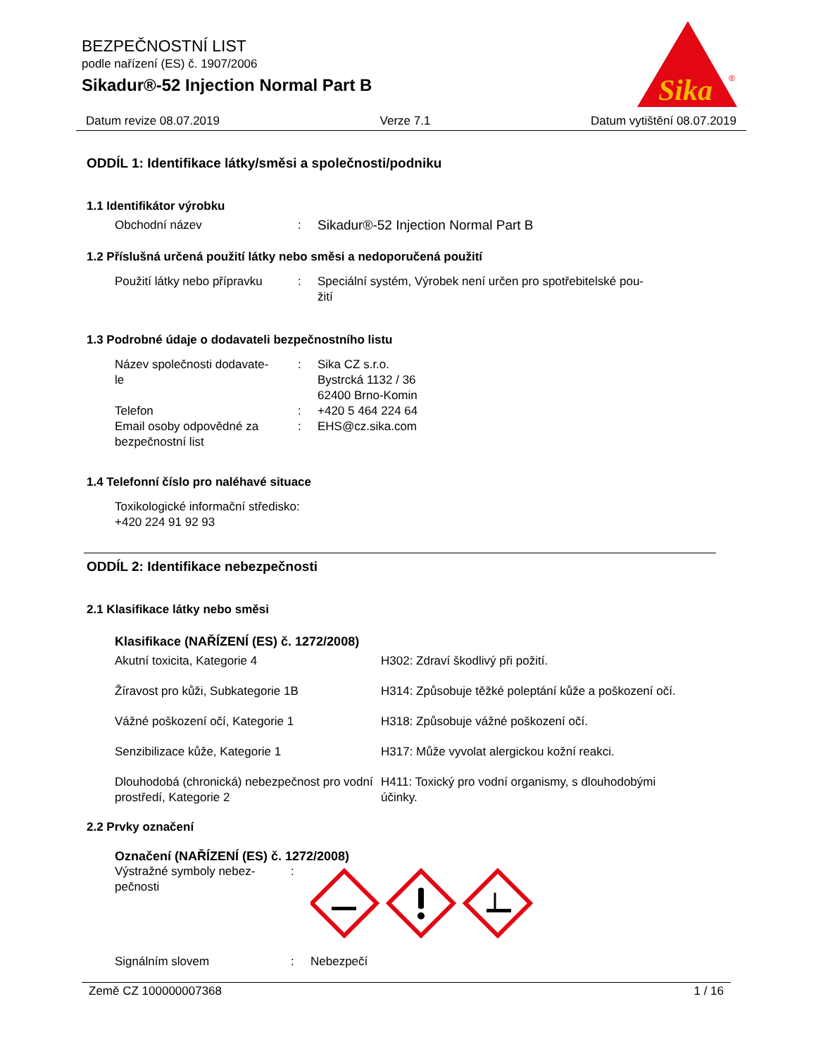BEZPEČNOSTNÍ LIST
podle nařízení (ES) č. 1907/2006
Sikadur®-52 Injection Normal Part B
Sika
®
Datum revize 08.07.2019 Verze 7.1 Datum vytištění 08.07.2019
ODDÍL 1: Identifikace látky/směsi a společnosti/podniku
1.1 Identifikátor výrobku
Obchodní název: Sikadur®-52 Injection Normal Part B
1.2 Příslušná určená použití látky nebo směsi a nedoporučená použití
Použití látky nebo přípravku: Speciální systém, Výrobek není určen pro spotřebitelské pou-
žití
1.3 Podrobné údaje o dodavateli bezpečnostního listu
Název společnosti dodavate-
le: Sika CZ s.r.o.
Bystrcká 1132 / 36
62400 Brno-Komin
Telefon: +420 5 464 224 64
Email osoby odpovědné za
bezpečnostní list: EHS@cz.sika.com
1.4 Telefonní číslo pro naléhavé situace
Toxikologické informační středisko:
+420 224 91 92 93
ODDÍL 2: Identifikace nebezpečnosti
2.1 Klasifikace látky nebo směsi
Klasifikace (NAŘÍZENÍ (ES) č. 1272/2008)
Akutní toxicita, Kategorie 4 H302: Zdraví škodlivý při požití.
Žíravost pro kůži, Subkategorie 1B H314: Způsobuje těžké poleptání kůže a poškození očí.
Vážné poškození očí, Kategorie 1 H318: Způsobuje vážné poškození očí.
Senzibilizace kůže, Kategorie 1 H317: Může vyvolat alergickou kožní reakci.
Dlouhodobá (chronická) nebezpečnost pro vodní prostředí, Kategorie 2 H411: Toxický pro vodní organismy, s dlouhodobými účinky.
2.2 Prvky označení
Označení (NAŘÍZENÍ (ES) č. 1272/2008)
Výstražné symboly nebez-
pečnosti:
Signálním slovem: Nebezpečí
Země CZ 100000007368 1 / 16